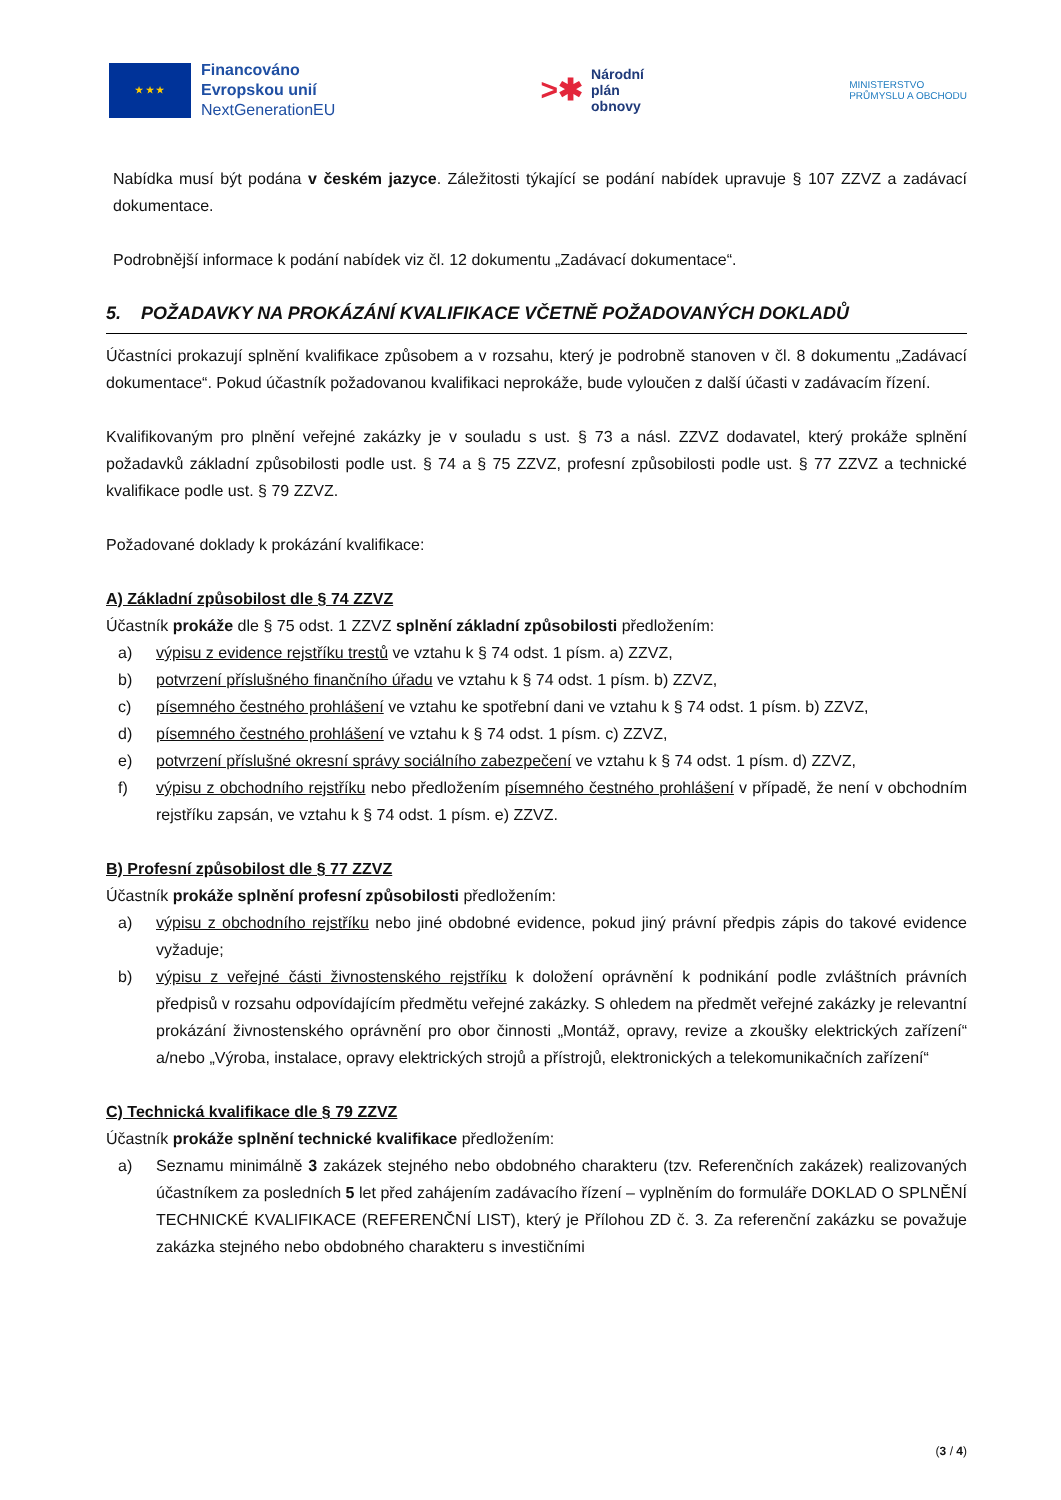★ ★ ★
Financováno
Evropskou unií
NextGenerationEU
>✱
Národní
plán
obnovy
MINISTERSTVO
PRŮMYSLU A OBCHODU
Nabídka musí být podána v českém jazyce. Záležitosti týkající se podání nabídek upravuje § 107 ZZVZ a zadávací dokumentace.
Podrobnější informace k podání nabídek viz čl. 12 dokumentu „Zadávací dokumentace“.
5. POŽADAVKY NA PROKÁZÁNÍ KVALIFIKACE VČETNĚ POŽADOVANÝCH DOKLADŮ
Účastníci prokazují splnění kvalifikace způsobem a v rozsahu, který je podrobně stanoven v čl. 8 dokumentu „Zadávací dokumentace“. Pokud účastník požadovanou kvalifikaci neprokáže, bude vyloučen z další účasti v zadávacím řízení.
Kvalifikovaným pro plnění veřejné zakázky je v souladu s ust. § 73 a násl. ZZVZ dodavatel, který prokáže splnění požadavků základní způsobilosti podle ust. § 74 a § 75 ZZVZ, profesní způsobilosti podle ust. § 77 ZZVZ a technické kvalifikace podle ust. § 79 ZZVZ.
Požadované doklady k prokázání kvalifikace:
A) Základní způsobilost dle § 74 ZZVZ
Účastník prokáže dle § 75 odst. 1 ZZVZ splnění základní způsobilosti předložením:
a) výpisu z evidence rejstříku trestů ve vztahu k § 74 odst. 1 písm. a) ZZVZ,
b) potvrzení příslušného finančního úřadu ve vztahu k § 74 odst. 1 písm. b) ZZVZ,
c) písemného čestného prohlášení ve vztahu ke spotřební dani ve vztahu k § 74 odst. 1 písm. b) ZZVZ,
d) písemného čestného prohlášení ve vztahu k § 74 odst. 1 písm. c) ZZVZ,
e) potvrzení příslušné okresní správy sociálního zabezpečení ve vztahu k § 74 odst. 1 písm. d) ZZVZ,
f) výpisu z obchodního rejstříku nebo předložením písemného čestného prohlášení v případě, že není v obchodním rejstříku zapsán, ve vztahu k § 74 odst. 1 písm. e) ZZVZ.
B) Profesní způsobilost dle § 77 ZZVZ
Účastník prokáže splnění profesní způsobilosti předložením:
a) výpisu z obchodního rejstříku nebo jiné obdobné evidence, pokud jiný právní předpis zápis do takové evidence vyžaduje;
b) výpisu z veřejné části živnostenského rejstříku k doložení oprávnění k podnikání podle zvláštních právních předpisů v rozsahu odpovídajícím předmětu veřejné zakázky. S ohledem na předmět veřejné zakázky je relevantní prokázání živnostenského oprávnění pro obor činnosti „Montáž, opravy, revize a zkoušky elektrických zařízení“ a/nebo „Výroba, instalace, opravy elektrických strojů a přístrojů, elektronických a telekomunikačních zařízení“
C) Technická kvalifikace dle § 79 ZZVZ
Účastník prokáže splnění technické kvalifikace předložením:
a) Seznamu minimálně 3 zakázek stejného nebo obdobného charakteru (tzv. Referenčních zakázek) realizovaných účastníkem za posledních 5 let před zahájením zadávacího řízení – vyplněním do formuláře DOKLAD O SPLNĚNÍ TECHNICKÉ KVALIFIKACE (REFERENČNÍ LIST), který je Přílohou ZD č. 3. Za referenční zakázku se považuje zakázka stejného nebo obdobného charakteru s investičními
(3 / 4)